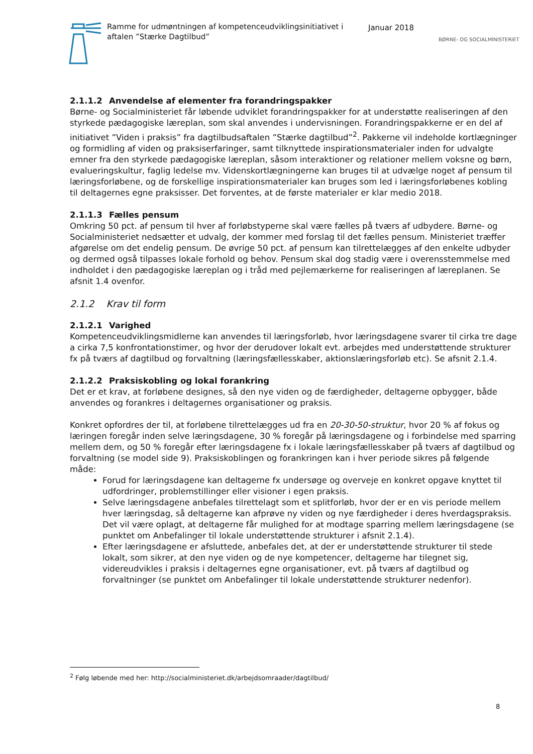Ramme for udmøntningen af kompetenceudviklingsinitiativet i aftalen ”Stærke Dagtilbud”
Januar 2018
BØRNE- OG SOCIALMINISTERIET
2.1.1.2 Anvendelse af elementer fra forandringspakker
Børne- og Socialministeriet får løbende udviklet forandringspakker for at understøtte realiseringen af den styrkede pædagogiske læreplan, som skal anvendes i undervisningen. Forandringspakkerne er en del af initiativet ”Viden i praksis” fra dagtilbudsaftalen ”Stærke dagtilbud”<sup>2</sup>. Pakkerne vil indeholde kortlægninger og formidling af viden og praksiserfaringer, samt tilknyttede inspirationsmaterialer inden for udvalgte emner fra den styrkede pædagogiske læreplan, såsom interaktioner og relationer mellem voksne og børn, evalueringskultur, faglig ledelse mv. Videnskortlægningerne kan bruges til at udvælge noget af pensum til læringsforløbene, og de forskellige inspirationsmaterialer kan bruges som led i læringsforløbenes kobling til deltagernes egne praksisser. Det forventes, at de første materialer er klar medio 2018.
2.1.1.3 Fælles pensum
Omkring 50 pct. af pensum til hver af forløbstyperne skal være fælles på tværs af udbydere. Børne- og Socialministeriet nedsætter et udvalg, der kommer med forslag til det fælles pensum. Ministeriet træffer afgørelse om det endelig pensum. De øvrige 50 pct. af pensum kan tilrettelægges af den enkelte udbyder og dermed også tilpasses lokale forhold og behov. Pensum skal dog stadig være i overensstemmelse med indholdet i den pædagogiske læreplan og i tråd med pejlemærkerne for realiseringen af læreplanen. Se afsnit 1.4 ovenfor.
2.1.2 Krav til form
2.1.2.1 Varighed
Kompetenceudviklingsmidlerne kan anvendes til læringsforløb, hvor læringsdagene svarer til cirka tre dage a cirka 7,5 konfrontationstimer, og hvor der derudover lokalt evt. arbejdes med understøttende strukturer fx på tværs af dagtilbud og forvaltning (læringsfællesskaber, aktionslæringsforløb etc). Se afsnit 2.1.4.
2.1.2.2 Praksiskobling og lokal forankring
Det er et krav, at forløbene designes, så den nye viden og de færdigheder, deltagerne opbygger, både anvendes og forankres i deltagernes organisationer og praksis.
Konkret opfordres der til, at forløbene tilrettelægges ud fra en 20-30-50-struktur, hvor 20 % af fokus og læringen foregår inden selve læringsdagene, 30 % foregår på læringsdagene og i forbindelse med sparring mellem dem, og 50 % foregår efter læringsdagene fx i lokale læringsfællesskaber på tværs af dagtilbud og forvaltning (se model side 9). Praksiskoblingen og forankringen kan i hver periode sikres på følgende måde:
Forud for læringsdagene kan deltagerne fx undersøge og overveje en konkret opgave knyttet til udfordringer, problemstillinger eller visioner i egen praksis.
Selve læringsdagene anbefales tilrettelagt som et splitforløb, hvor der er en vis periode mellem hver læringsdag, så deltagerne kan afprøve ny viden og nye færdigheder i deres hverdagspraksis. Det vil være oplagt, at deltagerne får mulighed for at modtage sparring mellem læringsdagene (se punktet om Anbefalinger til lokale understøttende strukturer i afsnit 2.1.4).
Efter læringsdagene er afsluttede, anbefales det, at der er understøttende strukturer til stede lokalt, som sikrer, at den nye viden og de nye kompetencer, deltagerne har tilegnet sig, videreudvikles i praksis i deltagernes egne organisationer, evt. på tværs af dagtilbud og forvaltninger (se punktet om Anbefalinger til lokale understøttende strukturer nedenfor).
<sup>2</sup> Følg løbende med her: http://socialministeriet.dk/arbejdsomraader/dagtilbud/
8